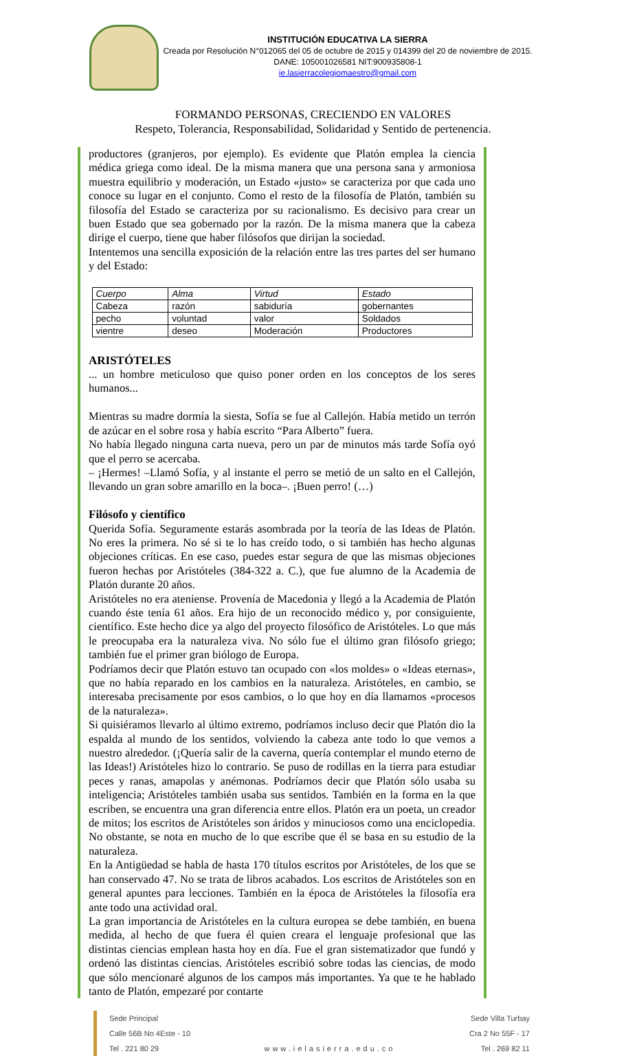INSTITUCIÓN EDUCATIVA LA SIERRA
Creada por Resolución N°012065 del 05 de octubre de 2015 y 014399 del 20 de noviembre de 2015.
DANE: 105001026581 NIT:900935808-1
ie.lasierracolegiomaestro@gmail.com
FORMANDO PERSONAS, CRECIENDO EN VALORES
Respeto, Tolerancia, Responsabilidad, Solidaridad y Sentido de pertenencia.
productores (granjeros, por ejemplo). Es evidente que Platón emplea la ciencia médica griega como ideal. De la misma manera que una persona sana y armoniosa muestra equilibrio y moderación, un Estado «justo» se caracteriza por que cada uno conoce su lugar en el conjunto. Como el resto de la filosofía de Platón, también su filosofía del Estado se caracteriza por su racionalismo. Es decisivo para crear un buen Estado que sea gobernado por la razón. De la misma manera que la cabeza dirige el cuerpo, tiene que haber filósofos que dirijan la sociedad.
Intentemos una sencilla exposición de la relación entre las tres partes del ser humano y del Estado:
| Cuerpo | Alma | Virtud | Estado |
| --- | --- | --- | --- |
| Cabeza | razón | sabiduría | gobernantes |
| pecho | voluntad | valor | Soldados |
| vientre | deseo | Moderación | Productores |
ARISTÓTELES
... un hombre meticuloso que quiso poner orden en los conceptos de los seres humanos...
Mientras su madre dormía la siesta, Sofía se fue al Callejón. Había metido un terrón de azúcar en el sobre rosa y había escrito “Para Alberto” fuera.
No había llegado ninguna carta nueva, pero un par de minutos más tarde Sofía oyó que el perro se acercaba.
– ¡Hermes! –Llamó Sofía, y al instante el perro se metió de un salto en el Callejón, llevando un gran sobre amarillo en la boca–. ¡Buen perro! (…)
Filósofo y científico
Querida Sofía. Seguramente estarás asombrada por la teoría de las Ideas de Platón. No eres la primera. No sé si te lo has creído todo, o si también has hecho algunas objeciones críticas. En ese caso, puedes estar segura de que las mismas objeciones fueron hechas por Aristóteles (384-322 a. C.), que fue alumno de la Academia de Platón durante 20 años.
Aristóteles no era ateniense. Provenía de Macedonia y llegó a la Academia de Platón cuando éste tenía 61 años. Era hijo de un reconocido médico y, por consiguiente, científico. Este hecho dice ya algo del proyecto filosófico de Aristóteles. Lo que más le preocupaba era la naturaleza viva. No sólo fue el último gran filósofo griego; también fue el primer gran biólogo de Europa.
Podríamos decir que Platón estuvo tan ocupado con «los moldes» o «Ideas eternas», que no había reparado en los cambios en la naturaleza. Aristóteles, en cambio, se interesaba precisamente por esos cambios, o lo que hoy en día llamamos «procesos de la naturaleza».
Si quisiéramos llevarlo al último extremo, podríamos incluso decir que Platón dio la espalda al mundo de los sentidos, volviendo la cabeza ante todo lo que vemos a nuestro alrededor. (¡Quería salir de la caverna, quería contemplar el mundo eterno de las Ideas!) Aristóteles hizo lo contrario. Se puso de rodillas en la tierra para estudiar peces y ranas, amapolas y anémonas. Podríamos decir que Platón sólo usaba su inteligencia; Aristóteles también usaba sus sentidos. También en la forma en la que escriben, se encuentra una gran diferencia entre ellos. Platón era un poeta, un creador de mitos; los escritos de Aristóteles son áridos y minuciosos como una enciclopedia. No obstante, se nota en mucho de lo que escribe que él se basa en su estudio de la naturaleza.
En la Antigüedad se habla de hasta 170 títulos escritos por Aristóteles, de los que se han conservado 47. No se trata de libros acabados. Los escritos de Aristóteles son en general apuntes para lecciones. También en la época de Aristóteles la filosofía era ante todo una actividad oral.
La gran importancia de Aristóteles en la cultura europea se debe también, en buena medida, al hecho de que fuera él quien creara el lenguaje profesional que las distintas ciencias emplean hasta hoy en día. Fue el gran sistematizador que fundó y ordenó las distintas ciencias. Aristóteles escribió sobre todas las ciencias, de modo que sólo mencionaré algunos de los campos más importantes. Ya que te he hablado tanto de Platón, empezaré por contarte
Sede Principal
Calle 56B No 4Este - 10
Tel . 221 80 29
www.ielasierra.edu.co Sede Villa Turbay
Cra 2 No 55F - 17
Tel . 269 82 11